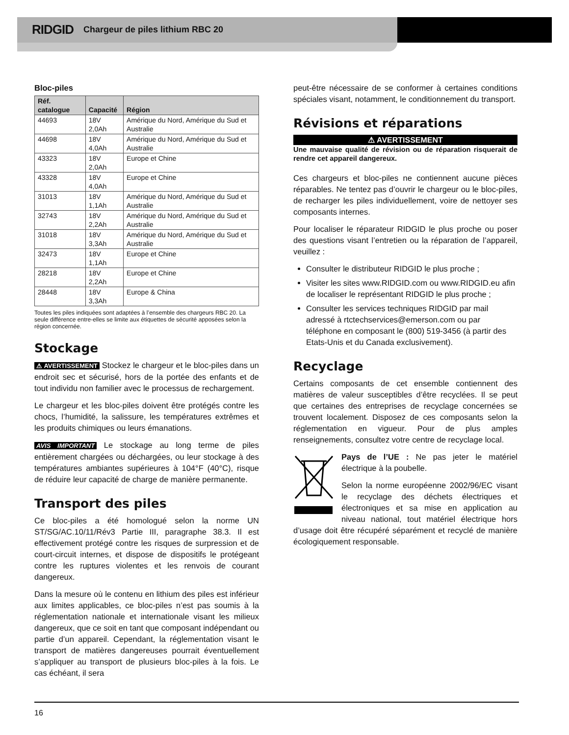RIDGID Chargeur de piles lithium RBC 20
Bloc-piles
| Réf. catalogue | Capacité | Région |
| --- | --- | --- |
| 44693 | 18V 2,0Ah | Amérique du Nord, Amérique du Sud et Australie |
| 44698 | 18V 4,0Ah | Amérique du Nord, Amérique du Sud et Australie |
| 43323 | 18V 2,0Ah | Europe et Chine |
| 43328 | 18V 4,0Ah | Europe et Chine |
| 31013 | 18V 1,1Ah | Amérique du Nord, Amérique du Sud et Australie |
| 32743 | 18V 2,2Ah | Amérique du Nord, Amérique du Sud et Australie |
| 31018 | 18V 3,3Ah | Amérique du Nord, Amérique du Sud et Australie |
| 32473 | 18V 1,1Ah | Europe et Chine |
| 28218 | 18V 2,2Ah | Europe et Chine |
| 28448 | 18V 3,3Ah | Europe & China |
Toutes les piles indiquées sont adaptées à l’ensemble des chargeurs RBC 20. La seule différence entre-elles se limite aux étiquettes de sécurité apposées selon la région concernée.
Stockage
⚠ AVERTISSEMENT Stockez le chargeur et le bloc-piles dans un endroit sec et sécurisé, hors de la portée des enfants et de tout individu non familier avec le processus de rechargement.
Le chargeur et les bloc-piles doivent être protégés contre les chocs, l’humidité, la salissure, les températures extrêmes et les produits chimiques ou leurs émanations.
AVIS IMPORTANT Le stockage au long terme de piles entièrement chargées ou déchargées, ou leur stockage à des températures ambiantes supérieures à 104°F (40°C), risque de réduire leur capacité de charge de manière permanente.
Transport des piles
Ce bloc-piles a été homologué selon la norme UN ST/SG/AC.10/11/Rév3 Partie III, paragraphe 38.3. Il est effectivement protégé contre les risques de surpression et de court-circuit internes, et dispose de dispositifs le protégeant contre les ruptures violentes et les renvois de courant dangereux.
Dans la mesure où le contenu en lithium des piles est inférieur aux limites applicables, ce bloc-piles n’est pas soumis à la réglementation nationale et internationale visant les milieux dangereux, que ce soit en tant que composant indépendant ou partie d’un appareil. Cependant, la réglementation visant le transport de matières dangereuses pourrait éventuellement s’appliquer au transport de plusieurs bloc-piles à la fois. Le cas échéant, il sera
peut-être nécessaire de se conformer à certaines conditions spéciales visant, notamment, le conditionnement du transport.
Révisions et réparations
⚠ AVERTISSEMENT
Une mauvaise qualité de révision ou de réparation risquerait de rendre cet appareil dangereux.
Ces chargeurs et bloc-piles ne contiennent aucune pièces réparables. Ne tentez pas d’ouvrir le chargeur ou le bloc-piles, de recharger les piles individuellement, voire de nettoyer ses composants internes.
Pour localiser le réparateur RIDGID le plus proche ou poser des questions visant l’entretien ou la réparation de l’appareil, veuillez :
Consulter le distributeur RIDGID le plus proche ;
Visiter les sites www.RIDGID.com ou www.RIDGID.eu afin de localiser le représentant RIDGID le plus proche ;
Consulter les services techniques RIDGID par mail adressé à rtctechservices@emerson.com ou par téléphone en composant le (800) 519-3456 (à partir des Etats-Unis et du Canada exclusivement).
Recyclage
Certains composants de cet ensemble contiennent des matières de valeur susceptibles d’être recyclées. Il se peut que certaines des entreprises de recyclage concernées se trouvent localement. Disposez de ces composants selon la réglementation en vigueur. Pour de plus amples renseignements, consultez votre centre de recyclage local.
Pays de l’UE : Ne pas jeter le matériel électrique à la poubelle.
Selon la norme européenne 2002/96/EC visant le recyclage des déchets électriques et électroniques et sa mise en application au niveau national, tout matériel électrique hors d’usage doit être récupéré séparément et recyclé de manière écologiquement responsable.
16